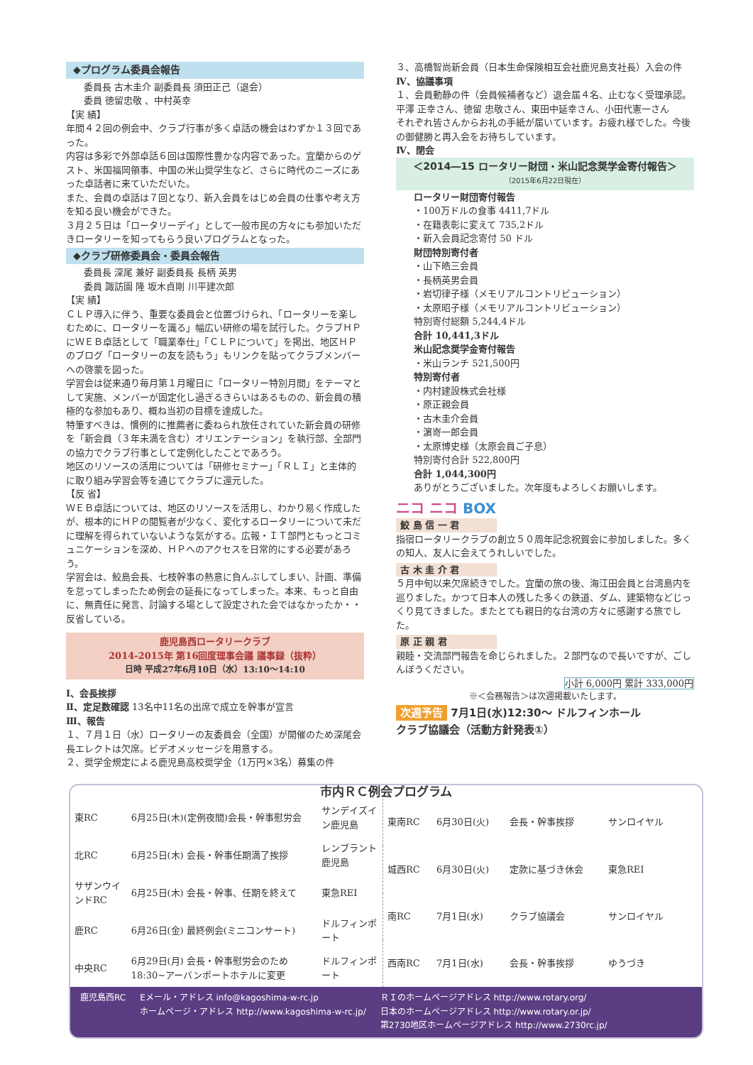◆プログラム委員会報告
委員長 古木圭介 副委員長 須田正己（退会）
委員 徳留忠敬 、中村英幸
【実 績】
年間４２回の例会中、クラブ行事が多く卓話の機会はわずか１３回であった。
内容は多彩で外部卓話６回は国際性豊かな内容であった。宜蘭からのゲスト、米国福岡領事、中国の米山奨学生など、さらに時代のニーズにあった卓話者に来ていただいた。
また、会員の卓話は７回となり、新入会員をはじめ会員の仕事や考え方を知る良い機会ができた。
３月２５日は「ロータリーデイ」として一般市民の方々にも参加いただきロータリーを知ってもらう良いプログラムとなった。
◆クラブ研修委員会・委員会報告
委員長 深尾 兼好 副委員長 長柄 英男
委員 諏訪園 隆 坂木貞剛 川平建次郎
【実 績】
ＣＬＰ導入に伴う、重要な委員会と位置づけられ、「ロータリーを楽しむために、ロータリーを識る」幅広い研修の場を試行した。クラブＨＰにＷＥＢ卓話として「職業奉仕」「ＣＬＰについて」を掲出、地区ＨＰのブログ「ロータリーの友を読もう」もリンクを貼ってクラブメンバーへの啓蒙を図った。
学習会は従来通り毎月第１月曜日に「ロータリー特別月間」をテーマとして実施、メンバーが固定化し過ぎるきらいはあるものの、新会員の積極的な参加もあり、概ね当初の目標を達成した。
特筆すべきは、慣例的に推薦者に委ねられ放任されていた新会員の研修を「新会員（３年未満を含む）オリエンテーション」を執行部、全部門の協力でクラブ行事として定例化したことであろう。
地区のリソースの活用については「研修セミナー」「ＲＬＩ」と主体的に取り組み学習会等を通じてクラブに還元した。
【反 省】
ＷＥＢ卓話については、地区のリソースを活用し、わかり易く作成したが、根本的にＨＰの閲覧者が少なく、変化するロータリーについて未だに理解を得られていないような気がする。広報・ＩＴ部門ともっとコミュニケーションを深め、ＨＰへのアクセスを日常的にする必要があろう。
学習会は、鮫島会長、七枝幹事の熱意に負んぶしてしまい、計画、準備を怠ってしまったため例会の延長になってしまった。本来、もっと自由に、無責任に発言、討論する場として設定された会ではなかったか・・反省している。
鹿児島西ロータリークラブ
2014-2015年 第16回度理事会議 議事録（抜粋）
日時 平成27年6月10日（水）13:10～14:10
Ⅰ、会長挨拶
Ⅱ、定足数確認 13名中11名の出席で成立を幹事が宣言
Ⅲ、報告
１、７月１日（水）ロータリーの友委員会（全国）が開催のため深尾会長エレクトは欠席。ビデオメッセージを用意する。
２、奨学金規定による鹿児島高校奨学金（1万円×3名）募集の件
３、高橋智尚新会員（日本生命保険相互会社鹿児島支社長）入会の件
Ⅳ、協議事項
１、会員動静の件（会員候補者など）退会届４名、止むなく受理承認。平澤 正幸さん、徳留 忠敬さん、東田中延幸さん、小田代憲一さん
それぞれ皆さんからお礼の手紙が届いています。お疲れ様でした。今後の御健勝と再入会をお待ちしています。
Ⅳ、閉会
＜2014―15 ロータリー財団・米山記念奨学金寄付報告＞
（2015年6月22日現在）
ロータリー財団寄付報告
・100万ドルの食事 4411,7ドル
・在籍表彰に変えて 735,2ドル
・新入会員記念寄付 50 ドル
財団特別寄付者
・山下皓三会員
・長柄英男会員
・岩切律子様（メモリアルコントリビューション）
・太原昭子様（メモリアルコントリビューション）
特別寄付総額 5,244,4ドル
合計 10,441,3ドル
米山記念奨学金寄付報告
・米山ランチ 521,500円
特別寄付者
・内村建設株式会社様
・原正親会員
・古木圭介会員
・濵嵜一郎会員
・太原博史様（太原会員ご子息）
特別寄付合計 522,800円
合計 1,044,300円
ありがとうございました。次年度もよろしくお願いします。
ニコ ニコ BOX
鮫 島 信 一 君
指宿ロータリークラブの創立５０周年記念祝賀会に参加しました。多くの知人、友人に会えてうれしいでした。
古 木 圭 介 君
５月中旬以来欠席続きでした。宜蘭の旅の後、海江田会員と台湾島内を巡りました。かつて日本人の残した多くの鉄道、ダム、建築物などじっくり見てきました。またとても親日的な台湾の方々に感謝する旅でした。
原 正 親 君
親睦・交流部門報告を命じられました。２部門なので長いですが、ごしんぼうください。
小計 6,000円 累計 333,000円
※＜会務報告＞は次週掲載いたします。
次週予告 7月1日(水)12:30～ ドルフィンホール
クラブ協議会（活動方針発表①）
市内ＲＣ例会プログラム
| 東RC | 6月25日(木)(定例夜間)会長・幹事慰労会 | サンデイズイン鹿児島 |
| 北RC | 6月25日(木) 会長・幹事任期満了挨拶 | レンブラント鹿児島 |
| サザンウインドRC | 6月25日(木) 会長・幹事、任期を終えて | 東急REI |
| 鹿RC | 6月26日(金) 最終例会(ミニコンサート) | ドルフィンポート |
| 中央RC | 6月29日(月) 会長・幹事慰労会のため 18:30~アーバンポートホテルに変更 | ドルフィンポート |
| 東南RC | 6月30日(火) | 会長・幹事挨拶 | サンロイヤル |
| 城西RC | 6月30日(火) | 定款に基づき休会 | 東急REI |
| 南RC | 7月1日(水) | クラブ協議会 | サンロイヤル |
| 西南RC | 7月1日(水) | 会長・幹事挨拶 | ゆうづき |
鹿児島西RC Eメール・アドレス info@kagoshima-w-rc.jp
ホームページ・アドレス http://www.kagoshima-w-rc.jp/ ＲＩのホームページアドレス http://www.rotary.org/
日本のホームページアドレス http://www.rotary.or.jp/
第2730地区ホームページアドレス http://www.2730rc.jp/